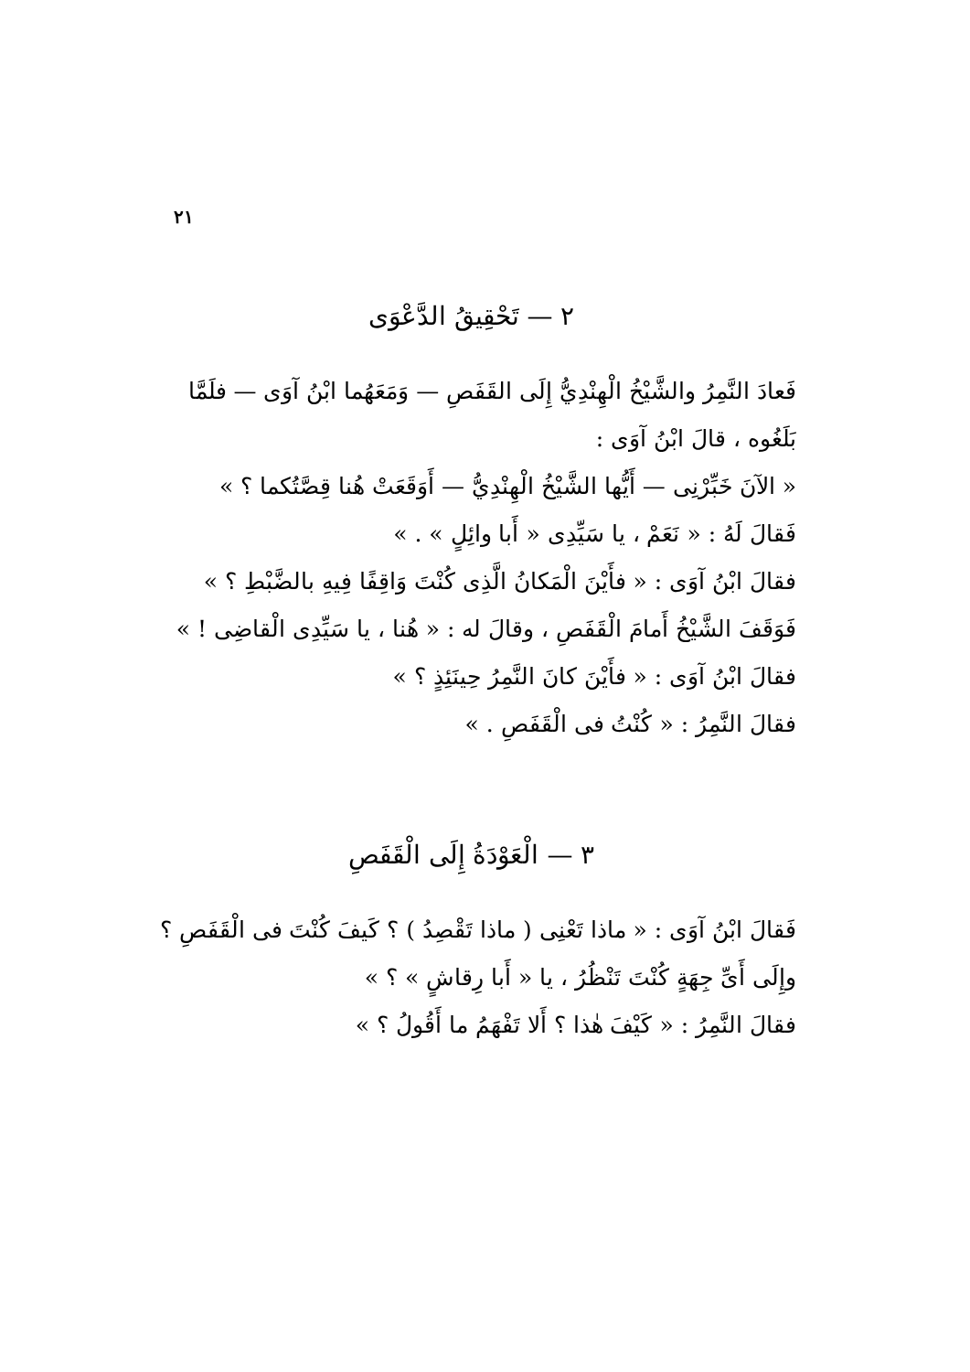٢١
٢ — تَحْقِيقُ الدَّعْوَى
فَعادَ النَّمِرُ والشَّيْخُ الْهِنْدِيُّ إِلَى القَفَصِ — وَمَعَهُما ابْنُ آوَى — فلَمَّا بَلَغُوه ، قالَ ابْنُ آوَى :
« الآنَ خَبِّرْنِى — أَيُّها الشَّيْخُ الْهِنْدِيُّ — أَوَقَعَتْ هُنا قِصَّتُكما ؟ »
فَقالَ لَهُ : « نَعَمْ ، يا سَيِّدِى « أَبا وائِلٍ » . »
فقالَ ابْنُ آوَى : « فأَيْنَ الْمَكانُ الَّذِى كُنْتَ وَاقِفًا فِيهِ بالضَّبْطِ ؟ »
فَوَقَفَ الشَّيْخُ أَمامَ الْقَفَصِ ، وقالَ له : « هُنا ، يا سَيِّدِى الْقاضِى ! »
فقالَ ابْنُ آوَى : « فأَيْنَ كانَ النَّمِرُ حِينَئِذٍ ؟ »
فقالَ النَّمِرُ : « كُنْتُ فى الْقَفَصِ . »
٣ — الْعَوْدَةُ إِلَى الْقَفَصِ
فَقالَ ابْنُ آوَى : « ماذا تَعْنِى ( ماذا تَقْصِدُ ) ؟ كَيفَ كُنْتَ فى الْقَفَصِ ؟ وإِلَى أَىِّ جِهَةٍ كُنْتَ تَنْظُرُ ، يا « أَبا رِقاشٍ » ؟ »
فقالَ النَّمِرُ : « كَيْفَ هٰذا ؟ أَلا تَفْهَمُ ما أَقُولُ ؟ »